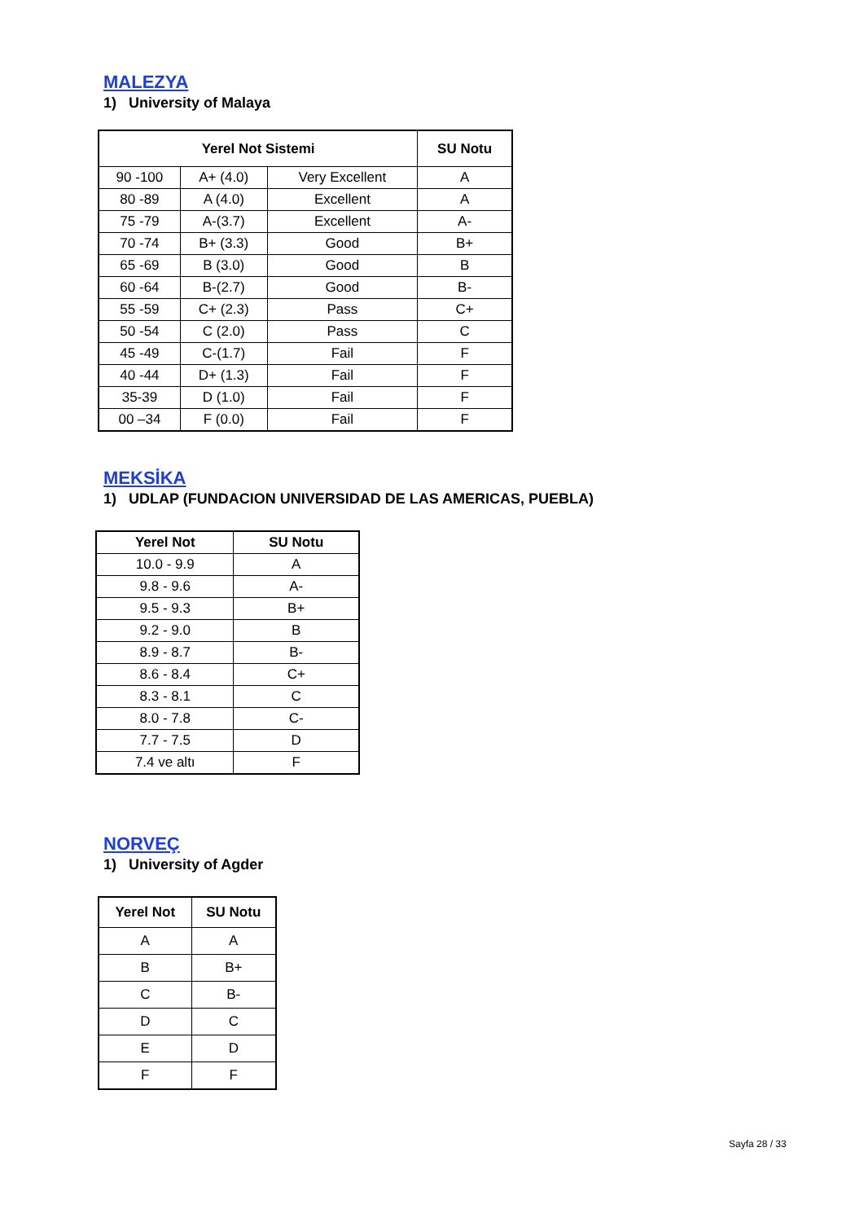MALEZYA
1) University of Malaya
| Yerel Not Sistemi | | | SU Notu |
| --- | --- | --- | --- |
| 90 -100 | A+ (4.0) | Very Excellent | A |
| 80 -89 | A (4.0) | Excellent | A |
| 75 -79 | A-(3.7) | Excellent | A- |
| 70 -74 | B+ (3.3) | Good | B+ |
| 65 -69 | B (3.0) | Good | B |
| 60 -64 | B-(2.7) | Good | B- |
| 55 -59 | C+ (2.3) | Pass | C+ |
| 50 -54 | C (2.0) | Pass | C |
| 45 -49 | C-(1.7) | Fail | F |
| 40 -44 | D+ (1.3) | Fail | F |
| 35-39 | D (1.0) | Fail | F |
| 00 –34 | F (0.0) | Fail | F |
MEKSİKA
1) UDLAP (FUNDACION UNIVERSIDAD DE LAS AMERICAS, PUEBLA)
| Yerel Not | SU Notu |
| --- | --- |
| 10.0 - 9.9 | A |
| 9.8 - 9.6 | A- |
| 9.5 - 9.3 | B+ |
| 9.2 - 9.0 | B |
| 8.9 - 8.7 | B- |
| 8.6 - 8.4 | C+ |
| 8.3 - 8.1 | C |
| 8.0 - 7.8 | C- |
| 7.7 - 7.5 | D |
| 7.4 ve altı | F |
NORVEÇ
1) University of Agder
| Yerel Not | SU Notu |
| --- | --- |
| A | A |
| B | B+ |
| C | B- |
| D | C |
| E | D |
| F | F |
Sayfa 28 / 33